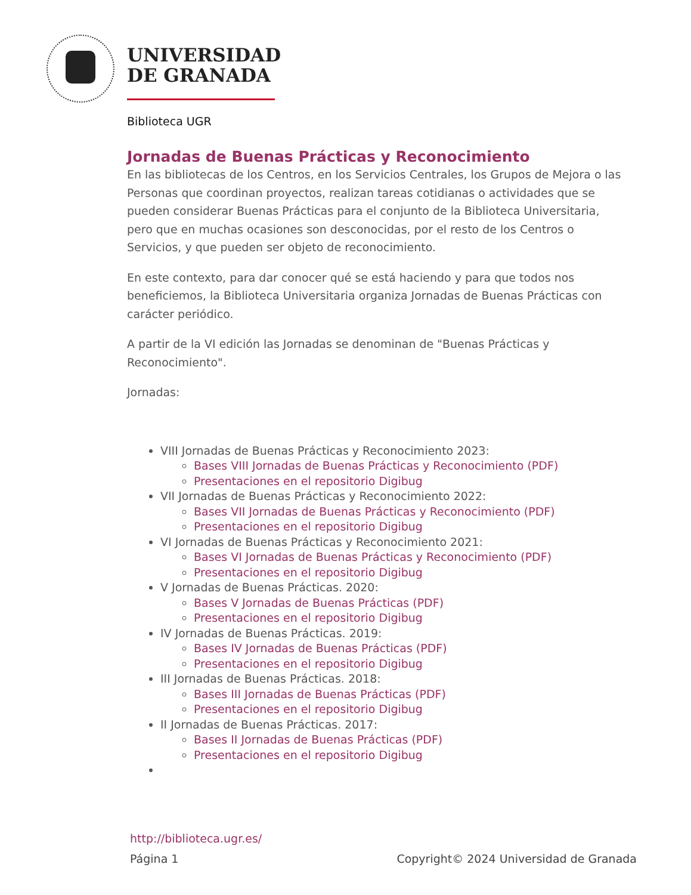UNIVERSIDAD
DE GRANADA
Biblioteca UGR
Jornadas de Buenas Prácticas y Reconocimiento
En las bibliotecas de los Centros, en los Servicios Centrales, los Grupos de Mejora o las Personas que coordinan proyectos, realizan tareas cotidianas o actividades que se pueden considerar Buenas Prácticas para el conjunto de la Biblioteca Universitaria, pero que en muchas ocasiones son desconocidas, por el resto de los Centros o Servicios, y que pueden ser objeto de reconocimiento.
En este contexto, para dar conocer qué se está haciendo y para que todos nos beneficiemos, la Biblioteca Universitaria organiza Jornadas de Buenas Prácticas con carácter periódico.
A partir de la VI edición las Jornadas se denominan de "Buenas Prácticas y Reconocimiento".
Jornadas:
VIII Jornadas de Buenas Prácticas y Reconocimiento 2023:
Bases VIII Jornadas de Buenas Prácticas y Reconocimiento (PDF)
Presentaciones en el repositorio Digibug
VII Jornadas de Buenas Prácticas y Reconocimiento 2022:
Bases VII Jornadas de Buenas Prácticas y Reconocimiento (PDF)
Presentaciones en el repositorio Digibug
VI Jornadas de Buenas Prácticas y Reconocimiento 2021:
Bases VI Jornadas de Buenas Prácticas y Reconocimiento (PDF)
Presentaciones en el repositorio Digibug
V Jornadas de Buenas Prácticas. 2020:
Bases V Jornadas de Buenas Prácticas (PDF)
Presentaciones en el repositorio Digibug
IV Jornadas de Buenas Prácticas. 2019:
Bases IV Jornadas de Buenas Prácticas (PDF)
Presentaciones en el repositorio Digibug
III Jornadas de Buenas Prácticas. 2018:
Bases III Jornadas de Buenas Prácticas (PDF)
Presentaciones en el repositorio Digibug
II Jornadas de Buenas Prácticas. 2017:
Bases II Jornadas de Buenas Prácticas (PDF)
Presentaciones en el repositorio Digibug
http://biblioteca.ugr.es/
Página 1 Copyright© 2024 Universidad de Granada